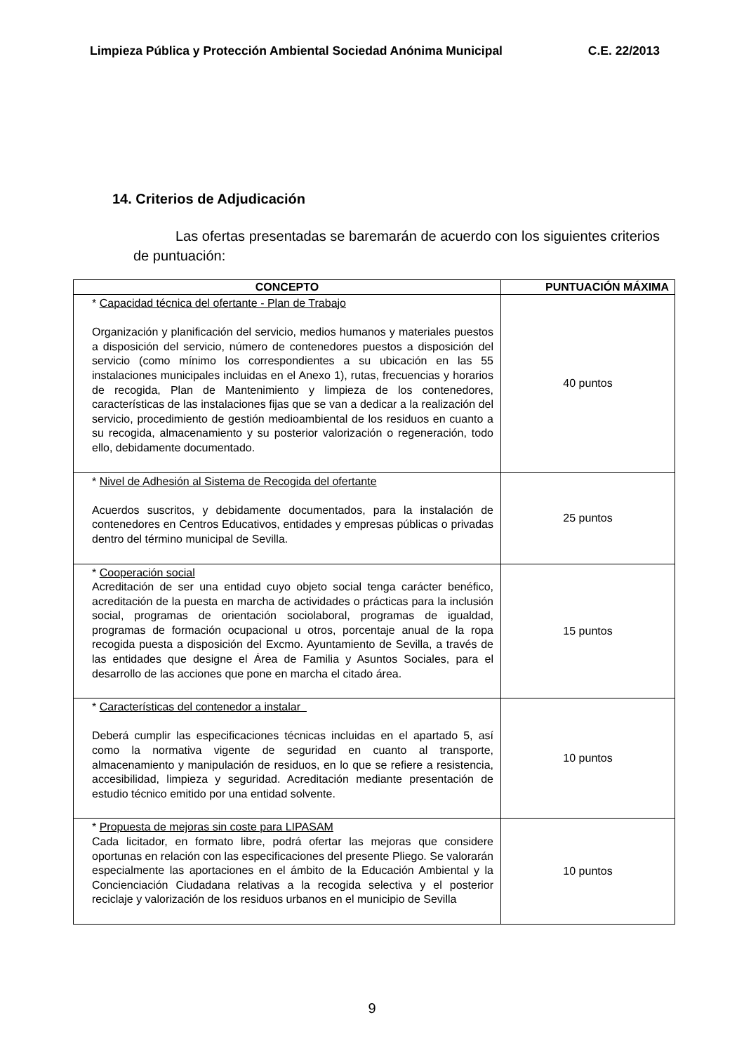Limpieza Pública y Protección Ambiental Sociedad Anónima Municipal C.E. 22/2013
14. Criterios de Adjudicación
Las ofertas presentadas se baremarán de acuerdo con los siguientes criterios de puntuación:
| CONCEPTO | PUNTUACIÓN MÁXIMA |
| --- | --- |
| * Capacidad técnica del ofertante - Plan de Trabajo Organización y planificación del servicio, medios humanos y materiales puestos a disposición del servicio, número de contenedores puestos a disposición del servicio (como mínimo los correspondientes a su ubicación en las 55 instalaciones municipales incluidas en el Anexo 1), rutas, frecuencias y horarios de recogida, Plan de Mantenimiento y limpieza de los contenedores, características de las instalaciones fijas que se van a dedicar a la realización del servicio, procedimiento de gestión medioambiental de los residuos en cuanto a su recogida, almacenamiento y su posterior valorización o regeneración, todo ello, debidamente documentado. | 40 puntos |
| * Nivel de Adhesión al Sistema de Recogida del ofertante Acuerdos suscritos, y debidamente documentados, para la instalación de contenedores en Centros Educativos, entidades y empresas públicas o privadas dentro del término municipal de Sevilla. | 25 puntos |
| * Cooperación social Acreditación de ser una entidad cuyo objeto social tenga carácter benéfico, acreditación de la puesta en marcha de actividades o prácticas para la inclusión social, programas de orientación sociolaboral, programas de igualdad, programas de formación ocupacional u otros, porcentaje anual de la ropa recogida puesta a disposición del Excmo. Ayuntamiento de Sevilla, a través de las entidades que designe el Área de Familia y Asuntos Sociales, para el desarrollo de las acciones que pone en marcha el citado área. | 15 puntos |
| * Características del contenedor a instalar Deberá cumplir las especificaciones técnicas incluidas en el apartado 5, así como la normativa vigente de seguridad en cuanto al transporte, almacenamiento y manipulación de residuos, en lo que se refiere a resistencia, accesibilidad, limpieza y seguridad. Acreditación mediante presentación de estudio técnico emitido por una entidad solvente. | 10 puntos |
| * Propuesta de mejoras sin coste para LIPASAM Cada licitador, en formato libre, podrá ofertar las mejoras que considere oportunas en relación con las especificaciones del presente Pliego. Se valorarán especialmente las aportaciones en el ámbito de la Educación Ambiental y la Concienciación Ciudadana relativas a la recogida selectiva y el posterior reciclaje y valorización de los residuos urbanos en el municipio de Sevilla | 10 puntos |
9